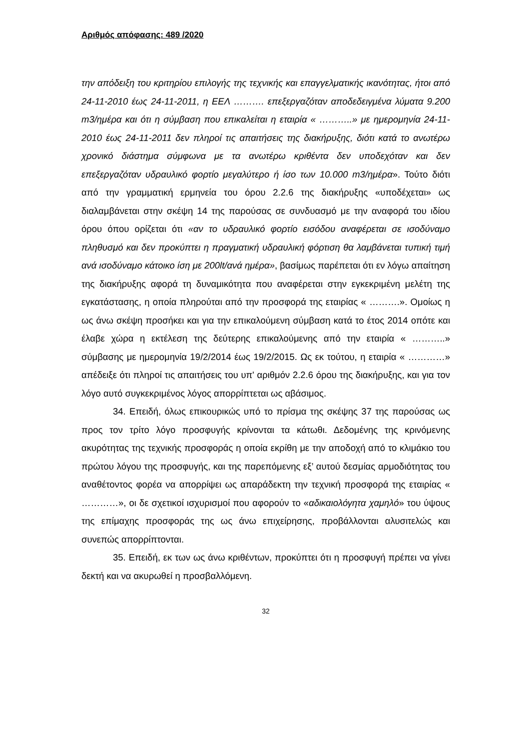Αριθμός απόφασης: 489 /2020
την απόδειξη του κριτηρίου επιλογής της τεχνικής και επαγγελματικής ικανότητας, ήτοι από 24-11-2010 έως 24-11-2011, η ΕΕΛ ………. επεξεργαζόταν αποδεδειγμένα λύματα 9.200 m3/ημέρα και ότι η σύμβαση που επικαλείται η εταιρία « ………..» με ημερομηνία 24-11-2010 έως 24-11-2011 δεν πληροί τις απαιτήσεις της διακήρυξης, διότι κατά το ανωτέρω χρονικό διάστημα σύμφωνα με τα ανωτέρω κριθέντα δεν υποδεχόταν και δεν επεξεργαζόταν υδραυλικό φορτίο μεγαλύτερο ή ίσο των 10.000 m3/ημέρα». Τούτο διότι από την γραμματική ερμηνεία του όρου 2.2.6 της διακήρυξης «υποδέχεται» ως διαλαμβάνεται στην σκέψη 14 της παρούσας σε συνδυασμό με την αναφορά του ιδίου όρου όπου ορίζεται ότι «αν το υδραυλικό φορτίο εισόδου αναφέρεται σε ισοδύναμο πληθυσμό και δεν προκύπτει η πραγματική υδραυλική φόρτιση θα λαμβάνεται τυπική τιμή ανά ισοδύναμο κάτοικο ίση με 200lt/ανά ημέρα», βασίμως παρέπεται ότι εν λόγω απαίτηση της διακήρυξης αφορά τη δυναμικότητα που αναφέρεται στην εγκεκριμένη μελέτη της εγκατάστασης, η οποία πληρούται από την προσφορά της εταιρίας « ……….». Ομοίως η ως άνω σκέψη προσήκει και για την επικαλούμενη σύμβαση κατά το έτος 2014 οπότε και έλαβε χώρα η εκτέλεση της δεύτερης επικαλούμενης από την εταιρία « ………..» σύμβασης με ημερομηνία 19/2/2014 έως 19/2/2015. Ως εκ τούτου, η εταιρία « …………» απέδειξε ότι πληροί τις απαιτήσεις του υπ' αριθμόν 2.2.6 όρου της διακήρυξης, και για τον λόγο αυτό συγκεκριμένος λόγος απορρίπτεται ως αβάσιμος.
34. Επειδή, όλως επικουρικώς υπό το πρίσμα της σκέψης 37 της παρούσας ως προς τον τρίτο λόγο προσφυγής κρίνονται τα κάτωθι. Δεδομένης της κρινόμενης ακυρότητας της τεχνικής προσφοράς η οποία εκρίθη με την αποδοχή από το κλιμάκιο του πρώτου λόγου της προσφυγής, και της παρεπόμενης εξ’ αυτού δεσμίας αρμοδιότητας του αναθέτοντος φορέα να απορρίψει ως απαράδεκτη την τεχνική προσφορά της εταιρίας « …………», οι δε σχετικοί ισχυρισμοί που αφορούν το «αδικαιολόγητα χαμηλό» του ύψους της επίμαχης προσφοράς της ως άνω επιχείρησης, προβάλλονται αλυσιτελώς και συνεπώς απορρίπτονται.
35. Επειδή, εκ των ως άνω κριθέντων, προκύπτει ότι η προσφυγή πρέπει να γίνει δεκτή και να ακυρωθεί η προσβαλλόμενη.
32